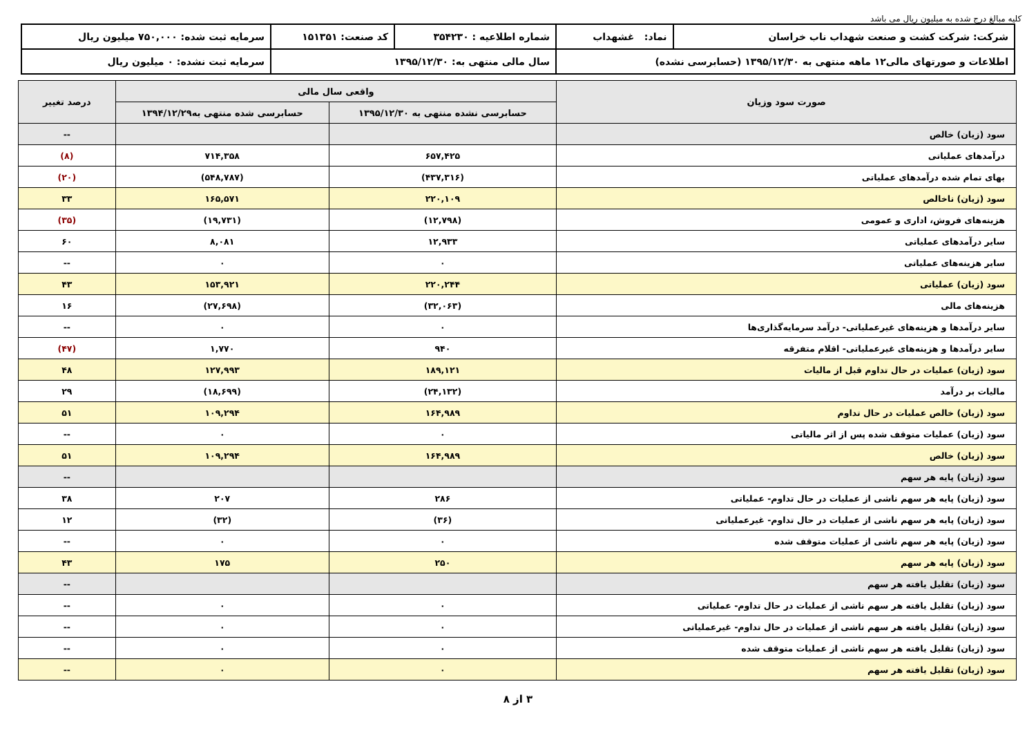کلیه مبالغ درج شده به میلیون ریال می باشد
| شرکت: شرکت کشت و صنعت شهداب ناب خراسان | نماد: غشهداب | شماره اطلاعیه : ۳۵۴۲۳۰ | کد صنعت: ۱۵۱۳۵۱ | سرمایه ثبت شده: ۷۵۰,۰۰۰ میلیون ریال |
| اطلاعات و صورتهای مالی۱۲ ماهه منتهی به ۱۳۹۵/۱۲/۳۰ (حسابرسی نشده) | | سال مالی منتهی به: ۱۳۹۵/۱۲/۳۰ | | سرمایه ثبت نشده: ۰ میلیون ریال |
| صورت سود وزیان | واقعی سال مالی | | درصد تغییر |
| --- | --- | --- | --- |
| | حسابرسی نشده منتهی به ۱۳۹۵/۱۲/۳۰ | حسابرسی شده منتهی به۱۳۹۴/۱۲/۲۹ | |
| سود (زیان) خالص | | | -- |
| درآمدهای عملیاتی | ۶۵۷,۴۲۵ | ۷۱۴,۳۵۸ | (۸) |
| بهای تمام شده درآمدهای عملیاتی | (۴۳۷,۳۱۶) | (۵۴۸,۷۸۷) | (۲۰) |
| سود (زیان) ناخالص | ۲۲۰,۱۰۹ | ۱۶۵,۵۷۱ | ۳۳ |
| هزینه‌های فروش، اداری و عمومی | (۱۲,۷۹۸) | (۱۹,۷۳۱) | (۳۵) |
| سایر درآمدهای عملیاتی | ۱۲,۹۳۳ | ۸,۰۸۱ | ۶۰ |
| سایر هزینه‌های عملیاتی | ۰ | ۰ | -- |
| سود (زیان) عملیاتی | ۲۲۰,۲۴۴ | ۱۵۳,۹۲۱ | ۴۳ |
| هزینه‌های مالی | (۳۲,۰۶۳) | (۲۷,۶۹۸) | ۱۶ |
| سایر درآمدها و هزینه‌های غیرعملیاتی- درآمد سرمایه‌گذاری‌ها | ۰ | ۰ | -- |
| سایر درآمدها و هزینه‌های غیرعملیاتی- اقلام متفرقه | ۹۴۰ | ۱,۷۷۰ | (۴۷) |
| سود (زیان) عملیات در حال تداوم قبل از مالیات | ۱۸۹,۱۲۱ | ۱۲۷,۹۹۳ | ۴۸ |
| مالیات بر درآمد | (۲۴,۱۳۲) | (۱۸,۶۹۹) | ۲۹ |
| سود (زیان) خالص عملیات در حال تداوم | ۱۶۴,۹۸۹ | ۱۰۹,۲۹۴ | ۵۱ |
| سود (زیان) عملیات متوقف شده پس از اثر مالیاتی | ۰ | ۰ | -- |
| سود (زیان) خالص | ۱۶۴,۹۸۹ | ۱۰۹,۲۹۴ | ۵۱ |
| سود (زیان) پایه هر سهم | | | -- |
| سود (زیان) پایه هر سهم ناشی از عملیات در حال تداوم- عملیاتی | ۲۸۶ | ۲۰۷ | ۳۸ |
| سود (زیان) پایه هر سهم ناشی از عملیات در حال تداوم- غیرعملیاتی | (۳۶) | (۳۲) | ۱۲ |
| سود (زیان) پایه هر سهم ناشی از عملیات متوقف شده | ۰ | ۰ | -- |
| سود (زیان) پایه هر سهم | ۲۵۰ | ۱۷۵ | ۴۳ |
| سود (زیان) تقلیل یافته هر سهم | | | -- |
| سود (زیان) تقلیل یافته هر سهم ناشی از عملیات در حال تداوم- عملیاتی | ۰ | ۰ | -- |
| سود (زیان) تقلیل یافته هر سهم ناشی از عملیات در حال تداوم- غیرعملیاتی | ۰ | ۰ | -- |
| سود (زیان) تقلیل یافته هر سهم ناشی از عملیات متوقف شده | ۰ | ۰ | -- |
| سود (زیان) تقلیل یافته هر سهم | ۰ | ۰ | -- |
۳ از ۸